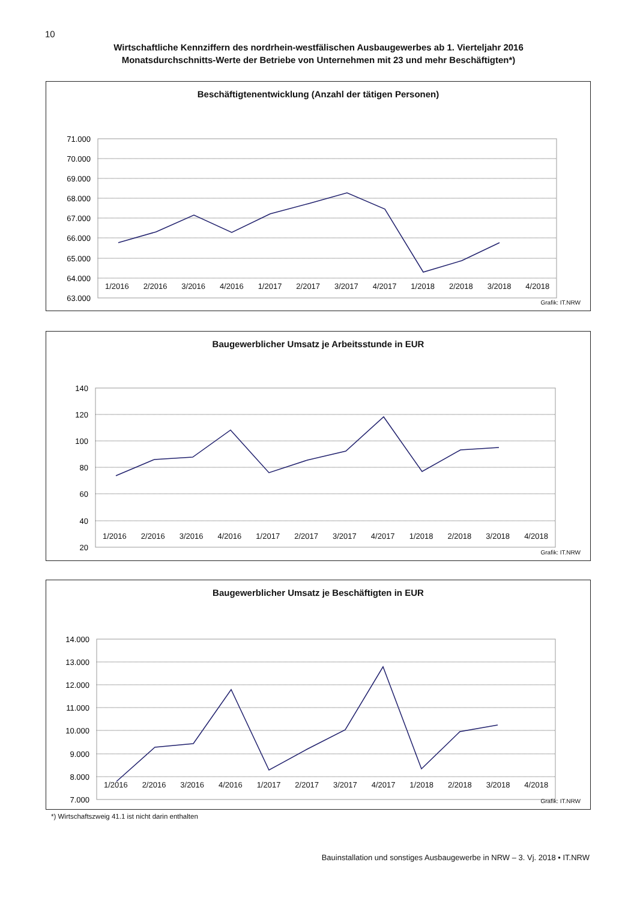10
Wirtschaftliche Kennziffern des nordrhein-westfälischen Ausbaugewerbes ab 1. Vierteljahr 2016
Monatsdurchschnitts-Werte der Betriebe von Unternehmen mit 23 und mehr Beschäftigten*)
Beschäftigtenentwicklung (Anzahl der tätigen Personen)
71.000
70.000
69.000
68.000
67.000
66.000
65.000
64.000
63.000
1/2016 2/2016 3/2016 4/2016 1/2017 2/2017 3/2017 4/2017 1/2018 2/2018 3/2018 4/2018
Grafik: IT.NRW
Baugewerblicher Umsatz je Arbeitsstunde in EUR
140
120
100
80
60
40
20
1/2016 2/2016 3/2016 4/2016 1/2017 2/2017 3/2017 4/2017 1/2018 2/2018 3/2018 4/2018
Grafik: IT.NRW
Baugewerblicher Umsatz je Beschäftigten in EUR
14.000
13.000
12.000
11.000
10.000
9.000
8.000
7.000
1/2016 2/2016 3/2016 4/2016 1/2017 2/2017 3/2017 4/2017 1/2018 2/2018 3/2018 4/2018
Grafik: IT.NRW
*) Wirtschaftszweig 41.1 ist nicht darin enthalten
Bauinstallation und sonstiges Ausbaugewerbe in NRW – 3. Vj. 2018 • IT.NRW